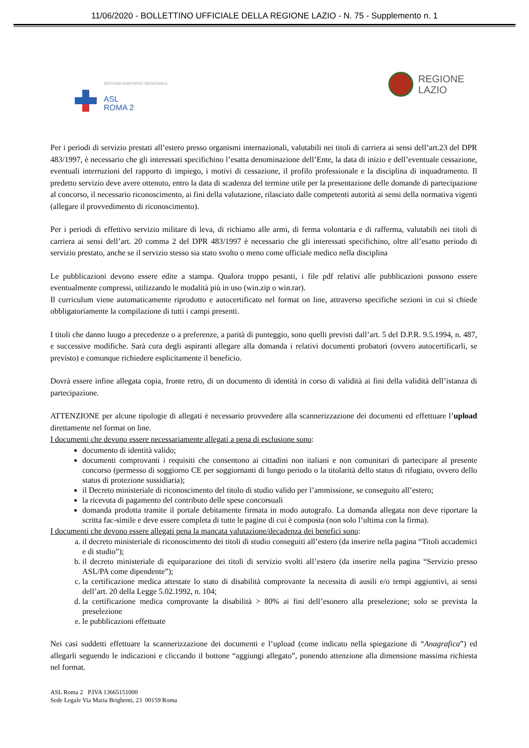11/06/2020 - BOLLETTINO UFFICIALE DELLA REGIONE LAZIO - N. 75 - Supplemento n. 1
SISTEMA SANITARIO REGIONALE
ASL
ROMA 2
REGIONE
LAZIO
Per i periodi di servizio prestati all’estero presso organismi internazionali, valutabili nei titoli di carriera ai sensi dell’art.23 del DPR 483/1997, è necessario che gli interessati specifichino l’esatta denominazione dell’Ente, la data di inizio e dell’eventuale cessazione, eventuali interruzioni del rapporto di impiego, i motivi di cessazione, il profilo professionale e la disciplina di inquadramento. Il predetto servizio deve avere ottenuto, entro la data di scadenza del termine utile per la presentazione delle domande di partecipazione al concorso, il necessario riconoscimento, ai fini della valutazione, rilasciato dalle competenti autorità ai sensi della normativa vigenti (allegare il provvedimento di riconoscimento).
Per i periodi di effettivo servizio militare di leva, di richiamo alle armi, di ferma volontaria e di rafferma, valutabili nei titoli di carriera ai sensi dell’art. 20 comma 2 del DPR 483/1997 è necessario che gli interessati specifichino, oltre all’esatto periodo di servizio prestato, anche se il servizio stesso sia stato svolto o meno come ufficiale medico nella disciplina
Le pubblicazioni devono essere edite a stampa. Qualora troppo pesanti, i file pdf relativi alle pubblicazioni possono essere eventualmente compressi, utilizzando le modalità più in uso (win.zip o win.rar).
Il curriculum viene automaticamente riprodotto e autocertificato nel format on line, attraverso specifiche sezioni in cui si chiede obbligatoriamente la compilazione di tutti i campi presenti.
I titoli che danno luogo a precedenze o a preferenze, a parità di punteggio, sono quelli previsti dall’art. 5 del D.P.R. 9.5.1994, n. 487, e successive modifiche. Sarà cura degli aspiranti allegare alla domanda i relativi documenti probatori (ovvero autocertificarli, se previsto) e comunque richiedere esplicitamente il beneficio.
Dovrà essere infine allegata copia, fronte retro, di un documento di identità in corso di validità ai fini della validità dell’istanza di partecipazione.
ATTENZIONE per alcune tipologie di allegati è necessario provvedere alla scannerizzazione dei documenti ed effettuare l’upload direttamente nel format on line.
I documenti che devono essere necessariamente allegati a pena di esclusione sono:
documento di identità valido;
documenti comprovanti i requisiti che consentono ai cittadini non italiani e non comunitari di partecipare al presente concorso (permesso di soggiorno CE per soggiornanti di lungo periodo o la titolarità dello status di rifugiato, ovvero dello status di protezione sussidiaria);
il Decreto ministeriale di riconoscimento del titolo di studio valido per l’ammissione, se conseguito all’estero;
la ricevuta di pagamento del contributo delle spese concorsuali
domanda prodotta tramite il portale debitamente firmata in modo autografo. La domanda allegata non deve riportare la scritta fac-simile e deve essere completa di tutte le pagine di cui è composta (non solo l’ultima con la firma).
I documenti che devono essere allegati pena la mancata valutazione/decadenza dei benefici sono:
a. il decreto ministeriale di riconoscimento dei titoli di studio conseguiti all’estero (da inserire nella pagina “Titoli accademici e di studio”);
b. il decreto ministeriale di equiparazione dei titoli di servizio svolti all’estero (da inserire nella pagina “Servizio presso ASL/PA come dipendente”);
c. la certificazione medica attestate lo stato di disabilità comprovante la necessita di ausili e/o tempi aggiuntivi, ai sensi dell’art. 20 della Legge 5.02.1992, n. 104;
d. la certificazione medica comprovante la disabilità > 80% ai fini dell’esonero alla preselezione; solo se prevista la preselezione
e. le pubblicazioni effettuate
Nei casi suddetti effettuare la scannerizzazione dei documenti e l’upload (come indicato nella spiegazione di “Anagrafica”) ed allegarli seguendo le indicazioni e cliccando il bottone “aggiungi allegato”, ponendo attenzione alla dimensione massima richiesta nel format.
ASL Roma 2 P.IVA 13665151000
Sede Legale Via Maria Brighenti, 23 00159 Roma